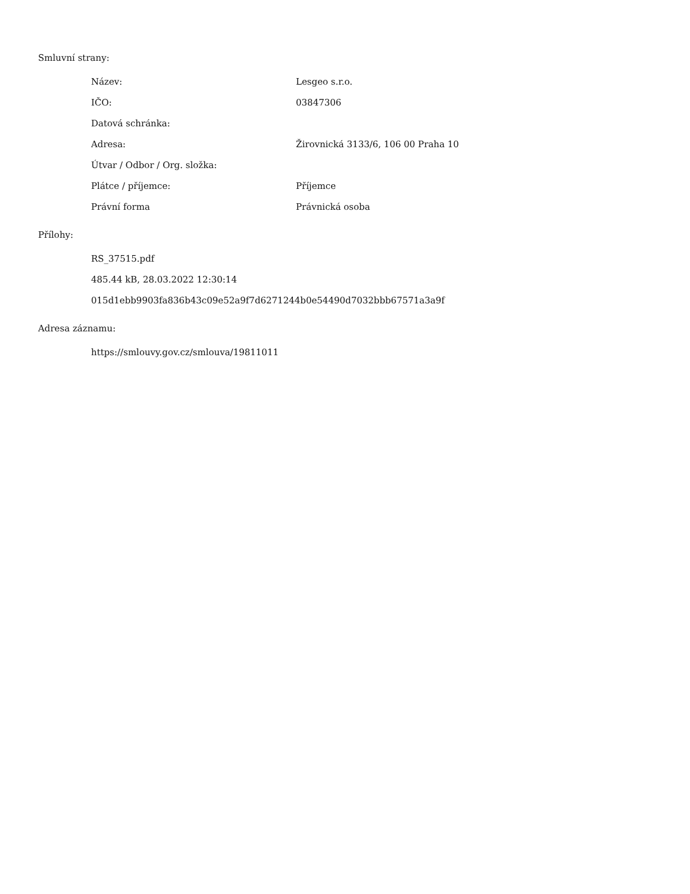Smluvní strany:
| Název: | Lesgeo s.r.o. |
| IČO: | 03847306 |
| Datová schránka: | |
| Adresa: | Žirovnická 3133/6, 106 00 Praha 10 |
| Útvar / Odbor / Org. složka: | |
| Plátce / příjemce: | Příjemce |
| Právní forma | Právnická osoba |
Přílohy:
RS_37515.pdf
485.44 kB, 28.03.2022 12:30:14
015d1ebb9903fa836b43c09e52a9f7d6271244b0e54490d7032bbb67571a3a9f
Adresa záznamu:
https://smlouvy.gov.cz/smlouva/19811011